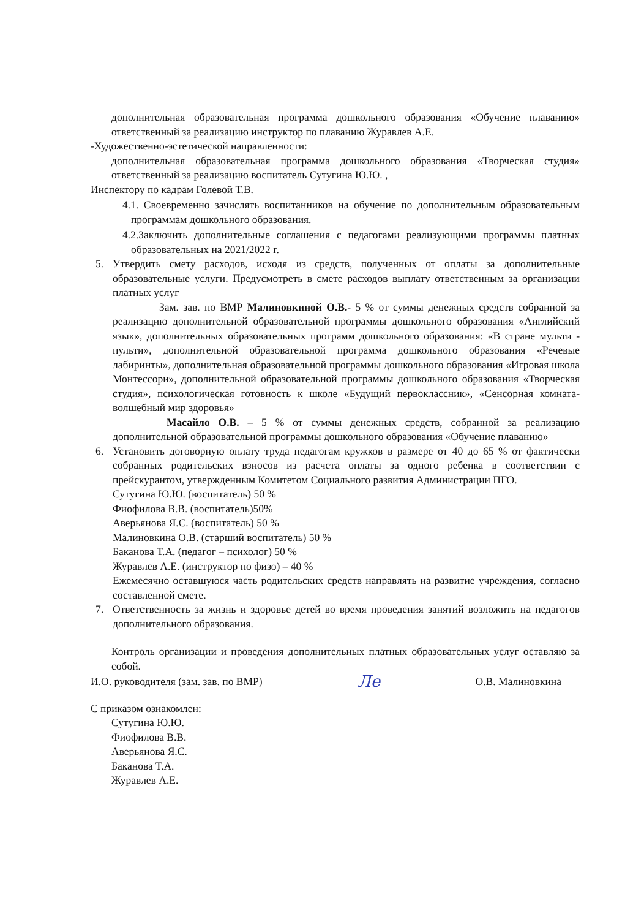дополнительная образовательная программа дошкольного образования «Обучение плаванию» ответственный за реализацию инструктор по плаванию Журавлев А.Е.
-Художественно-эстетической направленности:
дополнительная образовательная программа дошкольного образования «Творческая студия» ответственный за реализацию воспитатель Сутугина Ю.Ю. ,
Инспектору по кадрам Голевой Т.В.
4.1. Своевременно зачислять воспитанников на обучение по дополнительным образовательным программам дошкольного образования.
4.2.Заключить дополнительные соглашения с педагогами реализующими программы платных образовательных на 2021/2022 г.
5. Утвердить смету расходов, исходя из средств, полученных от оплаты за дополнительные образовательные услуги. Предусмотреть в смете расходов выплату ответственным за организации платных услуг
Зам. зав. по ВМР Малиновкиной О.В.- 5 % от суммы денежных средств собранной за реализацию дополнительной образовательной программы дошкольного образования «Английский язык», дополнительных образовательных программ дошкольного образования: «В стране мульти - пульти», дополнительной образовательной программа дошкольного образования «Речевые лабиринты», дополнительная образовательной программы дошкольного образования «Игровая школа Монтессори», дополнительной образовательной программы дошкольного образования «Творческая студия», психологическая готовность к школе «Будущий первоклассник», «Сенсорная комната-волшебный мир здоровья»
Масайло О.В. – 5 % от суммы денежных средств, собранной за реализацию дополнительной образовательной программы дошкольного образования «Обучение плаванию»
6. Установить договорную оплату труда педагогам кружков в размере от 40 до 65 % от фактически собранных родительских взносов из расчета оплаты за одного ребенка в соответствии с прейскурантом, утвержденным Комитетом Социального развития Администрации ПГО.
Сутугина Ю.Ю. (воспитатель) 50 %
Фиофилова В.В. (воспитатель)50%
Аверьянова Я.С. (воспитатель) 50 %
Малиновкина О.В. (старший воспитатель) 50 %
Баканова Т.А. (педагог – психолог) 50 %
Журавлев А.Е. (инструктор по физо) – 40 %
Ежемесячно оставшуюся часть родительских средств направлять на развитие учреждения, согласно составленной смете.
7. Ответственность за жизнь и здоровье детей во время проведения занятий возложить на педагогов дополнительного образования.
Контроль организации и проведения дополнительных платных образовательных услуг оставляю за собой.
И.О. руководителя (зам. зав. по ВМР) Ле О.В. Малиновкина
С приказом ознакомлен:
Сутугина Ю.Ю.
Фиофилова В.В.
Аверьянова Я.С.
Баканова Т.А.
Журавлев А.Е.